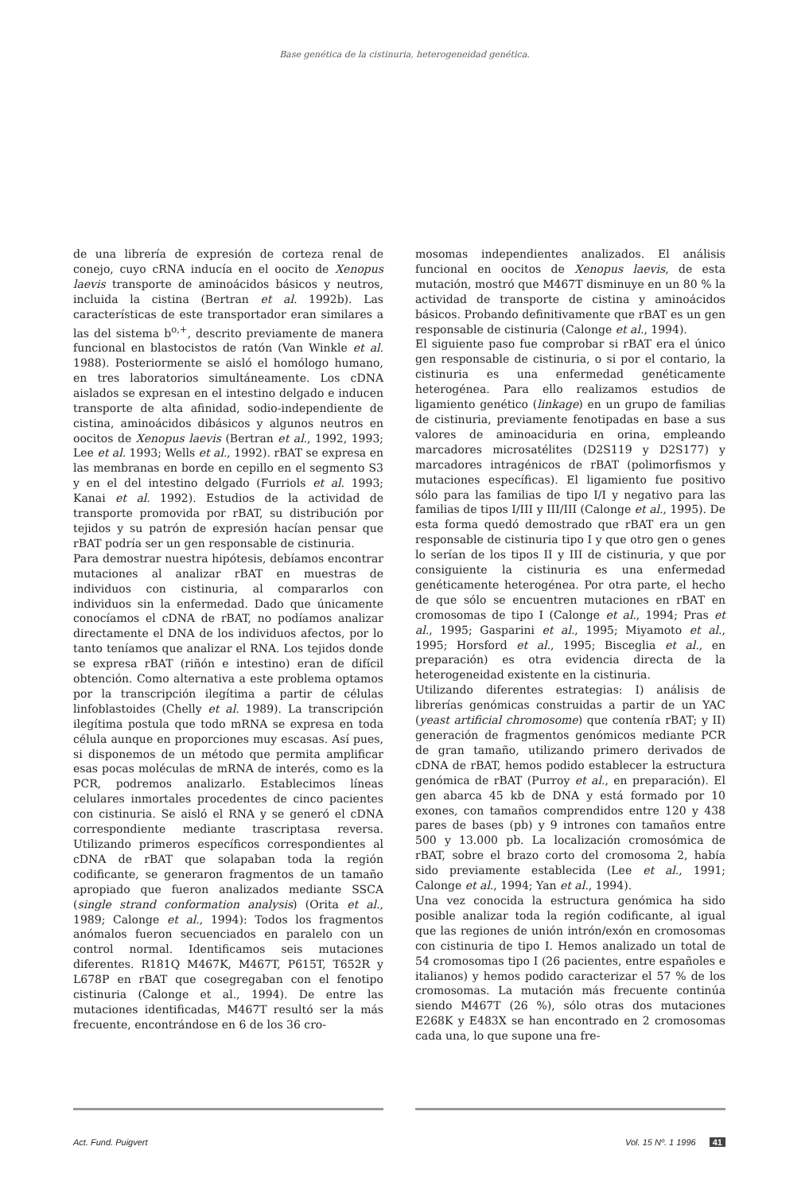Base genética de la cistinuria, heterogeneidad genética.
de una librería de expresión de corteza renal de conejo, cuyo cRNA inducía en el oocito de Xenopus laevis transporte de aminoácidos básicos y neutros, incluida la cistina (Bertran et al. 1992b). Las características de este transportador eran similares a las del sistema b<sup>o,+</sup>, descrito previamente de manera funcional en blastocistos de ratón (Van Winkle et al. 1988). Posteriormente se aisló el homólogo humano, en tres laboratorios simultáneamente. Los cDNA aislados se expresan en el intestino delgado e inducen transporte de alta afinidad, sodio-independiente de cistina, aminoácidos dibásicos y algunos neutros en oocitos de Xenopus laevis (Bertran et al., 1992, 1993; Lee et al. 1993; Wells et al., 1992). rBAT se expresa en las membranas en borde en cepillo en el segmento S3 y en el del intestino delgado (Furriols et al. 1993; Kanai et al. 1992). Estudios de la actividad de transporte promovida por rBAT, su distribución por tejidos y su patrón de expresión hacían pensar que rBAT podría ser un gen responsable de cistinuria.
Para demostrar nuestra hipótesis, debíamos encontrar mutaciones al analizar rBAT en muestras de individuos con cistinuria, al compararlos con individuos sin la enfermedad. Dado que únicamente conocíamos el cDNA de rBAT, no podíamos analizar directamente el DNA de los individuos afectos, por lo tanto teníamos que analizar el RNA. Los tejidos donde se expresa rBAT (riñón e intestino) eran de difícil obtención. Como alternativa a este problema optamos por la transcripción ilegítima a partir de células linfoblastoides (Chelly et al. 1989). La transcripción ilegítima postula que todo mRNA se expresa en toda célula aunque en proporciones muy escasas. Así pues, si disponemos de un método que permita amplificar esas pocas moléculas de mRNA de interés, como es la PCR, podremos analizarlo. Establecimos líneas celulares inmortales procedentes de cinco pacientes con cistinuria. Se aisló el RNA y se generó el cDNA correspondiente mediante trascriptasa reversa. Utilizando primeros específicos correspondientes al cDNA de rBAT que solapaban toda la región codificante, se generaron fragmentos de un tamaño apropiado que fueron analizados mediante SSCA (single strand conformation analysis) (Orita et al., 1989; Calonge et al., 1994): Todos los fragmentos anómalos fueron secuenciados en paralelo con un control normal. Identificamos seis mutaciones diferentes. R181Q M467K, M467T, P615T, T652R y L678P en rBAT que cosegregaban con el fenotipo cistinuria (Calonge et al., 1994). De entre las mutaciones identificadas, M467T resultó ser la más frecuente, encontrándose en 6 de los 36 cro-
mosomas independientes analizados. El análisis funcional en oocitos de Xenopus laevis, de esta mutación, mostró que M467T disminuye en un 80 % la actividad de transporte de cistina y aminoácidos básicos. Probando definitivamente que rBAT es un gen responsable de cistinuria (Calonge et al., 1994).
El siguiente paso fue comprobar si rBAT era el único gen responsable de cistinuria, o si por el contario, la cistinuria es una enfermedad genéticamente heterogénea. Para ello realizamos estudios de ligamiento genético (linkage) en un grupo de familias de cistinuria, previamente fenotipadas en base a sus valores de aminoaciduria en orina, empleando marcadores microsatélites (D2S119 y D2S177) y marcadores intragénicos de rBAT (polimorfismos y mutaciones específicas). El ligamiento fue positivo sólo para las familias de tipo I/I y negativo para las familias de tipos I/III y III/III (Calonge et al., 1995). De esta forma quedó demostrado que rBAT era un gen responsable de cistinuria tipo I y que otro gen o genes lo serían de los tipos II y III de cistinuria, y que por consiguiente la cistinuria es una enfermedad genéticamente heterogénea. Por otra parte, el hecho de que sólo se encuentren mutaciones en rBAT en cromosomas de tipo I (Calonge et al., 1994; Pras et al., 1995; Gasparini et al., 1995; Miyamoto et al., 1995; Horsford et al., 1995; Bisceglia et al., en preparación) es otra evidencia directa de la heterogeneidad existente en la cistinuria.
Utilizando diferentes estrategias: I) análisis de librerías genómicas construidas a partir de un YAC (yeast artificial chromosome) que contenía rBAT; y II) generación de fragmentos genómicos mediante PCR de gran tamaño, utilizando primero derivados de cDNA de rBAT, hemos podido establecer la estructura genómica de rBAT (Purroy et al., en preparación). El gen abarca 45 kb de DNA y está formado por 10 exones, con tamaños comprendidos entre 120 y 438 pares de bases (pb) y 9 intrones con tamaños entre 500 y 13.000 pb. La localización cromosómica de rBAT, sobre el brazo corto del cromosoma 2, había sido previamente establecida (Lee et al., 1991; Calonge et al., 1994; Yan et al., 1994).
Una vez conocida la estructura genómica ha sido posible analizar toda la región codificante, al igual que las regiones de unión intrón/exón en cromosomas con cistinuria de tipo I. Hemos analizado un total de 54 cromosomas tipo I (26 pacientes, entre españoles e italianos) y hemos podido caracterizar el 57 % de los cromosomas. La mutación más frecuente continúa siendo M467T (26 %), sólo otras dos mutaciones E268K y E483X se han encontrado en 2 cromosomas cada una, lo que supone una fre-
Act. Fund. Puigvert Vol. 15 Nº. 1 1996 41